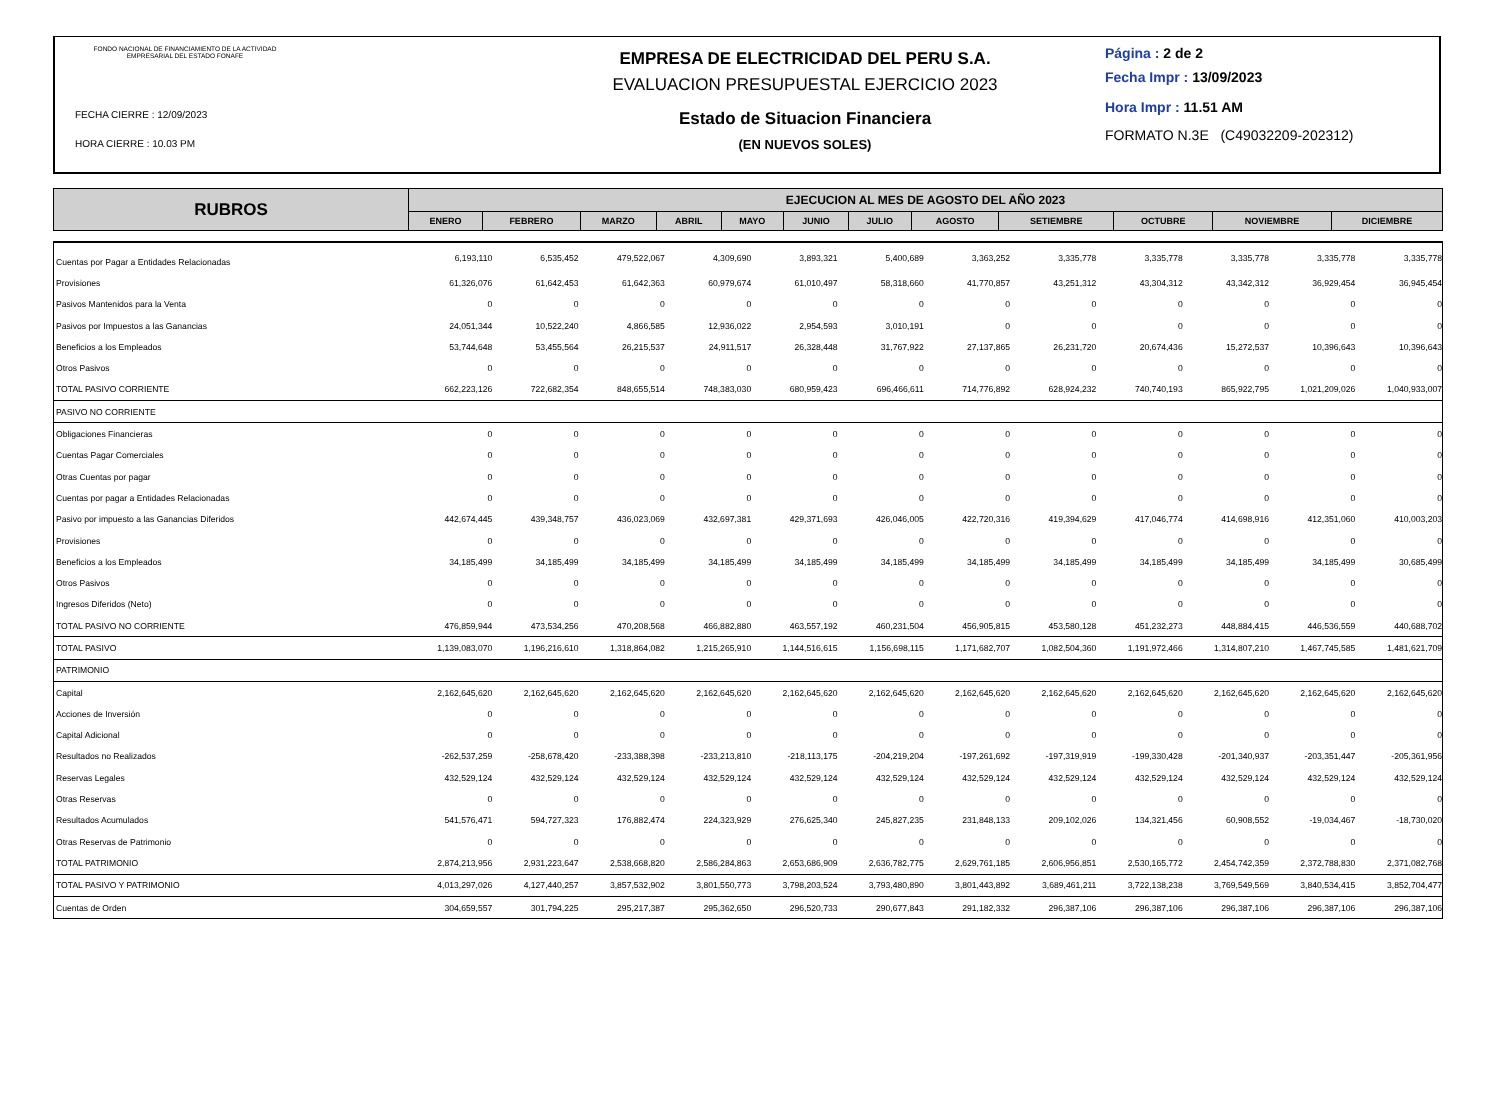FONDO NACIONAL DE FINANCIAMIENTO DE LA ACTIVIDAD EMPRESARIAL DEL ESTADO FONAFE
FECHA CIERRE : 12/09/2023
HORA CIERRE : 10.03 PM
EMPRESA DE ELECTRICIDAD DEL PERU S.A.
EVALUACION PRESUPUESTAL EJERCICIO 2023
Estado de Situacion Financiera
(EN NUEVOS SOLES)
Página : 2 de 2
Fecha Impr : 13/09/2023
Hora Impr : 11.51 AM
FORMATO N.3E (C49032209-202312)
| RUBROS | EJECUCION AL MES DE AGOSTO DEL AÑO 2023 | | | | | | | | | | | |
| --- | --- | --- | --- | --- | --- | --- | --- | --- | --- | --- | --- | --- |
| | ENERO | FEBRERO | MARZO | ABRIL | MAYO | JUNIO | JULIO | AGOSTO | SETIEMBRE | OCTUBRE | NOVIEMBRE | DICIEMBRE |
| Cuentas por Pagar a Entidades Relacionadas | 6,193,110 | 6,535,452 | 479,522,067 | 4,309,690 | 3,893,321 | 5,400,689 | 3,363,252 | 3,335,778 | 3,335,778 | 3,335,778 | 3,335,778 | 3,335,778 |
| Provisiones | 61,326,076 | 61,642,453 | 61,642,363 | 60,979,674 | 61,010,497 | 58,318,660 | 41,770,857 | 43,251,312 | 43,304,312 | 43,342,312 | 36,929,454 | 36,945,454 |
| Pasivos Mantenidos para la Venta | 0 | 0 | 0 | 0 | 0 | 0 | 0 | 0 | 0 | 0 | 0 | 0 |
| Pasivos por Impuestos a las Ganancias | 24,051,344 | 10,522,240 | 4,866,585 | 12,936,022 | 2,954,593 | 3,010,191 | 0 | 0 | 0 | 0 | 0 | 0 |
| Beneficios a los Empleados | 53,744,648 | 53,455,564 | 26,215,537 | 24,911,517 | 26,328,448 | 31,767,922 | 27,137,865 | 26,231,720 | 20,674,436 | 15,272,537 | 10,396,643 | 10,396,643 |
| Otros Pasivos | 0 | 0 | 0 | 0 | 0 | 0 | 0 | 0 | 0 | 0 | 0 | 0 |
| TOTAL PASIVO CORRIENTE | 662,223,126 | 722,682,354 | 848,655,514 | 748,383,030 | 680,959,423 | 696,466,611 | 714,776,892 | 628,924,232 | 740,740,193 | 865,922,795 | 1,021,209,026 | 1,040,933,007 |
| PASIVO NO CORRIENTE | | | | | | | | | | | | |
| Obligaciones Financieras | 0 | 0 | 0 | 0 | 0 | 0 | 0 | 0 | 0 | 0 | 0 | 0 |
| Cuentas Pagar Comerciales | 0 | 0 | 0 | 0 | 0 | 0 | 0 | 0 | 0 | 0 | 0 | 0 |
| Otras Cuentas por pagar | 0 | 0 | 0 | 0 | 0 | 0 | 0 | 0 | 0 | 0 | 0 | 0 |
| Cuentas por pagar a Entidades Relacionadas | 0 | 0 | 0 | 0 | 0 | 0 | 0 | 0 | 0 | 0 | 0 | 0 |
| Pasivo por impuesto a las Ganancias Diferidos | 442,674,445 | 439,348,757 | 436,023,069 | 432,697,381 | 429,371,693 | 426,046,005 | 422,720,316 | 419,394,629 | 417,046,774 | 414,698,916 | 412,351,060 | 410,003,203 |
| Provisiones | 0 | 0 | 0 | 0 | 0 | 0 | 0 | 0 | 0 | 0 | 0 | 0 |
| Beneficios a los Empleados | 34,185,499 | 34,185,499 | 34,185,499 | 34,185,499 | 34,185,499 | 34,185,499 | 34,185,499 | 34,185,499 | 34,185,499 | 34,185,499 | 34,185,499 | 30,685,499 |
| Otros Pasivos | 0 | 0 | 0 | 0 | 0 | 0 | 0 | 0 | 0 | 0 | 0 | 0 |
| Ingresos Diferidos (Neto) | 0 | 0 | 0 | 0 | 0 | 0 | 0 | 0 | 0 | 0 | 0 | 0 |
| TOTAL PASIVO NO CORRIENTE | 476,859,944 | 473,534,256 | 470,208,568 | 466,882,880 | 463,557,192 | 460,231,504 | 456,905,815 | 453,580,128 | 451,232,273 | 448,884,415 | 446,536,559 | 440,688,702 |
| TOTAL PASIVO | 1,139,083,070 | 1,196,216,610 | 1,318,864,082 | 1,215,265,910 | 1,144,516,615 | 1,156,698,115 | 1,171,682,707 | 1,082,504,360 | 1,191,972,466 | 1,314,807,210 | 1,467,745,585 | 1,481,621,709 |
| PATRIMONIO | | | | | | | | | | | | |
| Capital | 2,162,645,620 | 2,162,645,620 | 2,162,645,620 | 2,162,645,620 | 2,162,645,620 | 2,162,645,620 | 2,162,645,620 | 2,162,645,620 | 2,162,645,620 | 2,162,645,620 | 2,162,645,620 | 2,162,645,620 |
| Acciones de Inversión | 0 | 0 | 0 | 0 | 0 | 0 | 0 | 0 | 0 | 0 | 0 | 0 |
| Capital Adicional | 0 | 0 | 0 | 0 | 0 | 0 | 0 | 0 | 0 | 0 | 0 | 0 |
| Resultados no Realizados | -262,537,259 | -258,678,420 | -233,388,398 | -233,213,810 | -218,113,175 | -204,219,204 | -197,261,692 | -197,319,919 | -199,330,428 | -201,340,937 | -203,351,447 | -205,361,956 |
| Reservas Legales | 432,529,124 | 432,529,124 | 432,529,124 | 432,529,124 | 432,529,124 | 432,529,124 | 432,529,124 | 432,529,124 | 432,529,124 | 432,529,124 | 432,529,124 | 432,529,124 |
| Otras Reservas | 0 | 0 | 0 | 0 | 0 | 0 | 0 | 0 | 0 | 0 | 0 | 0 |
| Resultados Acumulados | 541,576,471 | 594,727,323 | 176,882,474 | 224,323,929 | 276,625,340 | 245,827,235 | 231,848,133 | 209,102,026 | 134,321,456 | 60,908,552 | -19,034,467 | -18,730,020 |
| Otras Reservas de Patrimonio | 0 | 0 | 0 | 0 | 0 | 0 | 0 | 0 | 0 | 0 | 0 | 0 |
| TOTAL PATRIMONIO | 2,874,213,956 | 2,931,223,647 | 2,538,668,820 | 2,586,284,863 | 2,653,686,909 | 2,636,782,775 | 2,629,761,185 | 2,606,956,851 | 2,530,165,772 | 2,454,742,359 | 2,372,788,830 | 2,371,082,768 |
| TOTAL PASIVO Y PATRIMONIO | 4,013,297,026 | 4,127,440,257 | 3,857,532,902 | 3,801,550,773 | 3,798,203,524 | 3,793,480,890 | 3,801,443,892 | 3,689,461,211 | 3,722,138,238 | 3,769,549,569 | 3,840,534,415 | 3,852,704,477 |
| Cuentas de Orden | 304,659,557 | 301,794,225 | 295,217,387 | 295,362,650 | 296,520,733 | 290,677,843 | 291,182,332 | 296,387,106 | 296,387,106 | 296,387,106 | 296,387,106 | 296,387,106 |